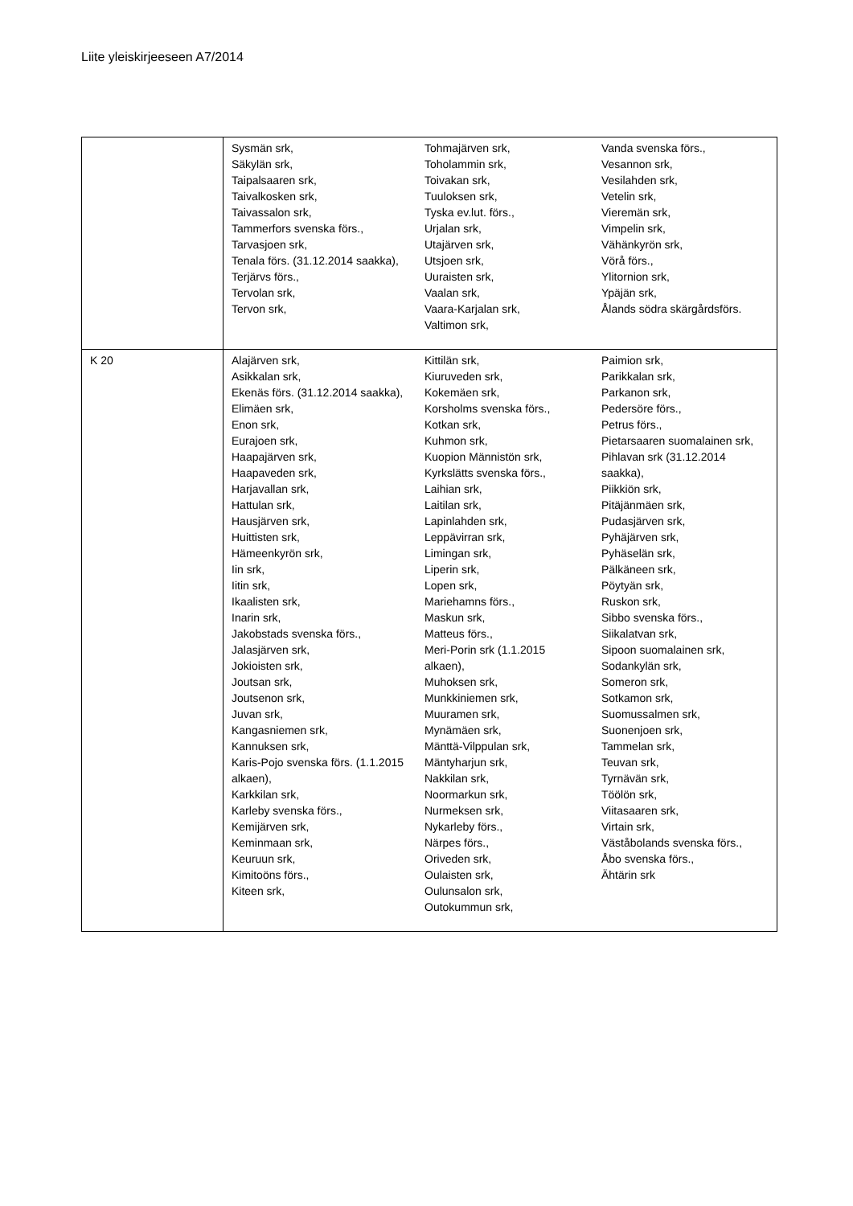Liite yleiskirjeeseen A7/2014
| | Sysmän srk, Säkylän srk, Taipalsaaren srk, Taivalkosken srk, Taivassalon srk, Tammerfors svenska förs., Tarvasjoen srk, Tenala förs. (31.12.2014 saakka), Terjärvs förs., Tervolan srk, Tervon srk, | Tohmajärven srk, Toholammin srk, Toivakan srk, Tuuloksen srk, Tyska ev.lut. förs., Urjalan srk, Utajärven srk, Utsjoen srk, Uuraisten srk, Vaalan srk, Vaara-Karjalan srk, Valtimon srk, | Vanda svenska förs., Vesannon srk, Vesilahden srk, Vetelin srk, Vieremän srk, Vimpelin srk, Vähänkyrön srk, Vörå förs., Ylitornion srk, Ypäjän srk, Ålands södra skärgårdsförs. |
| K 20 | Alajärven srk, Asikkalan srk, Ekenäs förs. (31.12.2014 saakka), Elimäen srk, Enon srk, Eurajoen srk, Haapajärven srk, Haapaveden srk, Harjavallan srk, Hattulan srk, Hausjärven srk, Huittisten srk, Hämeenkyrön srk, Iin srk, Iitin srk, Ikaalisten srk, Inarin srk, Jakobstads svenska förs., Jalasjärven srk, Jokioisten srk, Joutsan srk, Joutsenon srk, Juvan srk, Kangasniemen srk, Kannuksen srk, Karis-Pojo svenska förs. (1.1.2015 alkaen), Karkkilan srk, Karleby svenska förs., Kemijärven srk, Keminmaan srk, Keuruun srk, Kimitoöns förs., Kiteen srk, | Kittilän srk, Kiuruveden srk, Kokemäen srk, Korsholms svenska förs., Kotkan srk, Kuhmon srk, Kuopion Männistön srk, Kyrkslätts svenska förs., Laihian srk, Laitilan srk, Lapinlahden srk, Leppävirran srk, Limingan srk, Liperin srk, Lopen srk, Mariehamns förs., Maskun srk, Matteus förs., Meri-Porin srk (1.1.2015 alkaen), Muhoksen srk, Munkkiniemen srk, Muuramen srk, Mynämäen srk, Mänttä-Vilppulan srk, Mäntyharjun srk, Nakkilan srk, Noormarkun srk, Nurmeksen srk, Nykarleby förs., Närpes förs., Oriveden srk, Oulaisten srk, Oulunsalon srk, Outokummun srk, | Paimion srk, Parikkalan srk, Parkanon srk, Pedersöre förs., Petrus förs., Pietarsaaren suomalainen srk, Pihlavan srk (31.12.2014 saakka), Piikkiön srk, Pitäjänmäen srk, Pudasjärven srk, Pyhäjärven srk, Pyhäselän srk, Pälkäneen srk, Pöytyän srk, Ruskon srk, Sibbo svenska förs., Siikalatvan srk, Sipoon suomalainen srk, Sodankylän srk, Someron srk, Sotkamon srk, Suomussalmen srk, Suonenjoen srk, Tammelan srk, Teuvan srk, Tyrnävän srk, Töölön srk, Viitasaaren srk, Virtain srk, Väståbolands svenska förs., Åbo svenska förs., Ähtärin srk |